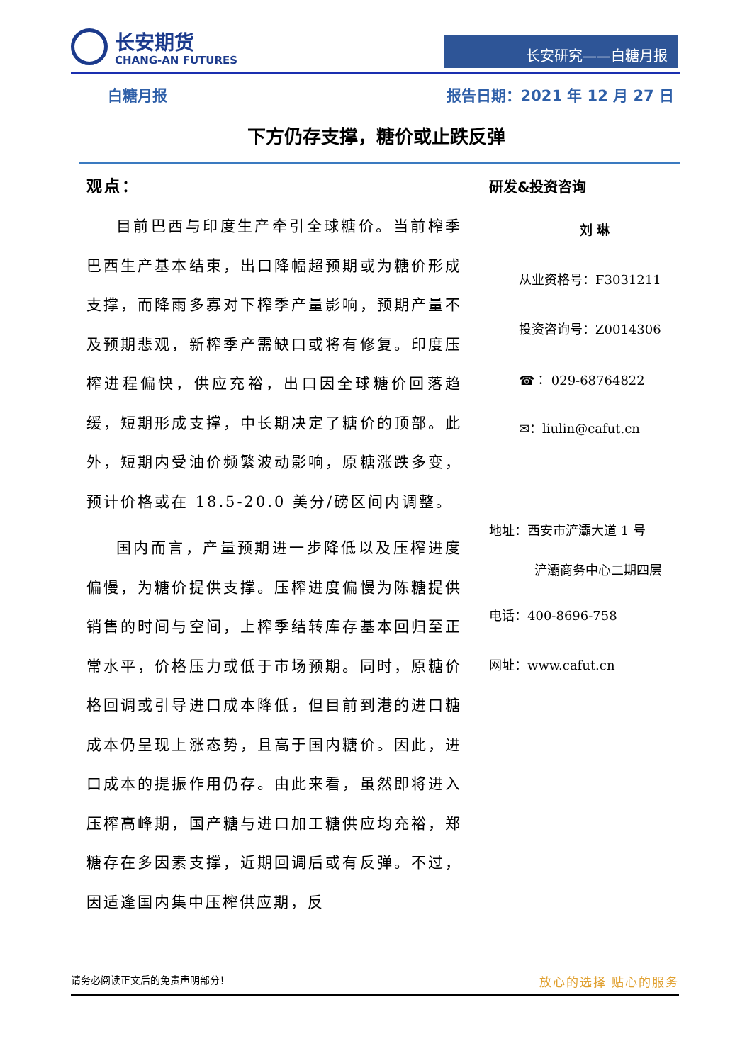长安期货
CHANG-AN FUTURES
长安研究——白糖月报
白糖月报 报告日期：2021 年 12 月 27 日
下方仍存支撑，糖价或止跌反弹
观点：
目前巴西与印度生产牵引全球糖价。当前榨季巴西生产基本结束，出口降幅超预期或为糖价形成支撑，而降雨多寡对下榨季产量影响，预期产量不及预期悲观，新榨季产需缺口或将有修复。印度压榨进程偏快，供应充裕，出口因全球糖价回落趋缓，短期形成支撑，中长期决定了糖价的顶部。此外，短期内受油价频繁波动影响，原糖涨跌多变，预计价格或在 18.5-20.0 美分/磅区间内调整。
国内而言，产量预期进一步降低以及压榨进度偏慢，为糖价提供支撑。压榨进度偏慢为陈糖提供销售的时间与空间，上榨季结转库存基本回归至正常水平，价格压力或低于市场预期。同时，原糖价格回调或引导进口成本降低，但目前到港的进口糖成本仍呈现上涨态势，且高于国内糖价。因此，进口成本的提振作用仍存。由此来看，虽然即将进入压榨高峰期，国产糖与进口加工糖供应均充裕，郑糖存在多因素支撑，近期回调后或有反弹。不过，因适逢国内集中压榨供应期，反
研发&投资咨询
刘 琳
从业资格号：F3031211
投资咨询号：Z0014306
☎： 029-68764822
✉：liulin@cafut.cn
地址：西安市浐灞大道 1 号
浐灞商务中心二期四层
电话：400-8696-758
网址：www.cafut.cn
请务必阅读正文后的免责声明部分！ 放心的选择 贴心的服务